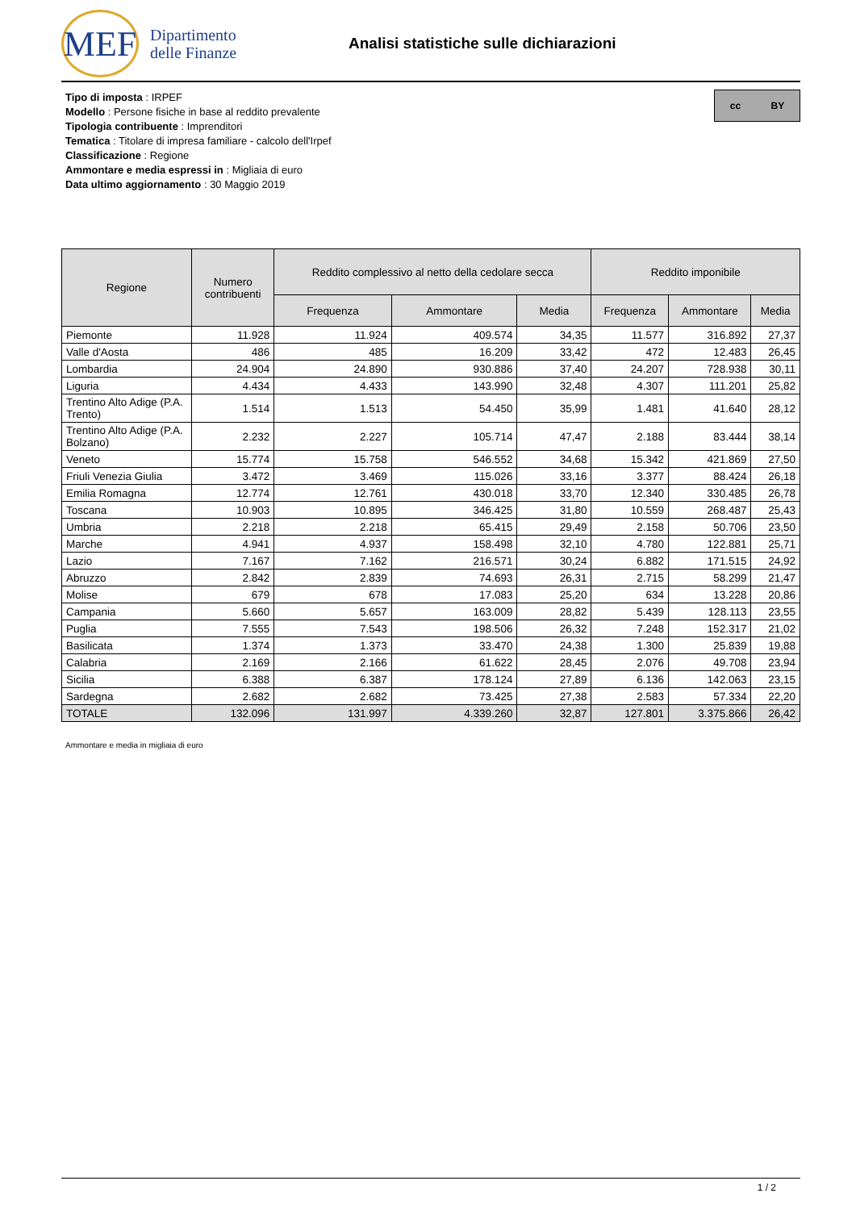MEF
Dipartimento
delle Finanze
Analisi statistiche sulle dichiarazioni
Tipo di imposta : IRPEF
Modello : Persone fisiche in base al reddito prevalente
Tipologia contribuente : Imprenditori
Tematica : Titolare di impresa familiare - calcolo dell'Irpef
Classificazione : Regione
Ammontare e media espressi in : Migliaia di euro
Data ultimo aggiornamento : 30 Maggio 2019
cc BY
| Regione | Numero contribuenti | Reddito complessivo al netto della cedolare secca | | | Reddito imponibile | | |
| --- | --- | --- | --- | --- | --- | --- | --- |
| | | Frequenza | Ammontare | Media | Frequenza | Ammontare | Media |
| Piemonte | 11.928 | 11.924 | 409.574 | 34,35 | 11.577 | 316.892 | 27,37 |
| Valle d'Aosta | 486 | 485 | 16.209 | 33,42 | 472 | 12.483 | 26,45 |
| Lombardia | 24.904 | 24.890 | 930.886 | 37,40 | 24.207 | 728.938 | 30,11 |
| Liguria | 4.434 | 4.433 | 143.990 | 32,48 | 4.307 | 111.201 | 25,82 |
| Trentino Alto Adige (P.A. Trento) | 1.514 | 1.513 | 54.450 | 35,99 | 1.481 | 41.640 | 28,12 |
| Trentino Alto Adige (P.A. Bolzano) | 2.232 | 2.227 | 105.714 | 47,47 | 2.188 | 83.444 | 38,14 |
| Veneto | 15.774 | 15.758 | 546.552 | 34,68 | 15.342 | 421.869 | 27,50 |
| Friuli Venezia Giulia | 3.472 | 3.469 | 115.026 | 33,16 | 3.377 | 88.424 | 26,18 |
| Emilia Romagna | 12.774 | 12.761 | 430.018 | 33,70 | 12.340 | 330.485 | 26,78 |
| Toscana | 10.903 | 10.895 | 346.425 | 31,80 | 10.559 | 268.487 | 25,43 |
| Umbria | 2.218 | 2.218 | 65.415 | 29,49 | 2.158 | 50.706 | 23,50 |
| Marche | 4.941 | 4.937 | 158.498 | 32,10 | 4.780 | 122.881 | 25,71 |
| Lazio | 7.167 | 7.162 | 216.571 | 30,24 | 6.882 | 171.515 | 24,92 |
| Abruzzo | 2.842 | 2.839 | 74.693 | 26,31 | 2.715 | 58.299 | 21,47 |
| Molise | 679 | 678 | 17.083 | 25,20 | 634 | 13.228 | 20,86 |
| Campania | 5.660 | 5.657 | 163.009 | 28,82 | 5.439 | 128.113 | 23,55 |
| Puglia | 7.555 | 7.543 | 198.506 | 26,32 | 7.248 | 152.317 | 21,02 |
| Basilicata | 1.374 | 1.373 | 33.470 | 24,38 | 1.300 | 25.839 | 19,88 |
| Calabria | 2.169 | 2.166 | 61.622 | 28,45 | 2.076 | 49.708 | 23,94 |
| Sicilia | 6.388 | 6.387 | 178.124 | 27,89 | 6.136 | 142.063 | 23,15 |
| Sardegna | 2.682 | 2.682 | 73.425 | 27,38 | 2.583 | 57.334 | 22,20 |
| TOTALE | 132.096 | 131.997 | 4.339.260 | 32,87 | 127.801 | 3.375.866 | 26,42 |
Ammontare e media in migliaia di euro
1 / 2